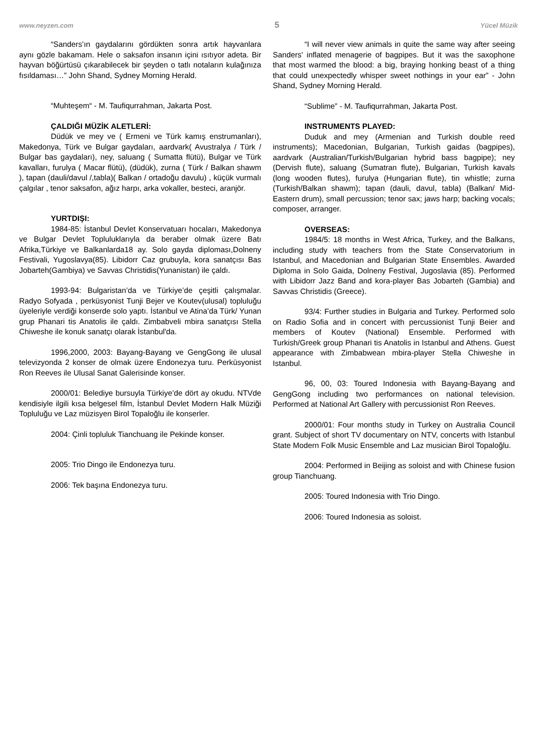www.neyzen.com 5 Yücel Müzik
“Sanders’ın gaydalarını gördükten sonra artık hayvanlara aynı gözle bakamam. Hele o saksafon insanın içini ısıtıyor adeta. Bir hayvan böğürtüsü çıkarabilecek bir şeyden o tatlı notaların kulağınıza fısıldaması…” John Shand, Sydney Morning Herald.
“Muhteşem“ - M. Taufiqurrahman, Jakarta Post.
ÇALDIĞI MÜZİK ALETLERİ:
Düdük ve mey ve ( Ermeni ve Türk kamış enstrumanları), Makedonya, Türk ve Bulgar gaydaları, aardvark( Avustralya / Türk / Bulgar bas gaydaları), ney, saluang ( Sumatta flütü), Bulgar ve Türk kavalları, furulya ( Macar flütü), (düdük), zurna ( Türk / Balkan shawm ), tapan (dauli/davul /,tabla)( Balkan / ortadoğu davulu) , küçük vurmalı çalgılar , tenor saksafon, ağız harpı, arka vokaller, besteci, aranjör.
YURTDIŞI:
1984-85: İstanbul Devlet Konservatuarı hocaları, Makedonya ve Bulgar Devlet Topluluklarıyla da beraber olmak üzere Batı Afrika,Türkiye ve Balkanlarda18 ay. Solo gayda diploması,Dolneny Festivali, Yugoslavya(85). Libidorr Caz grubuyla, kora sanatçısı Bas Jobarteh(Gambiya) ve Savvas Christidis(Yunanistan) ile çaldı.
1993-94: Bulgaristan’da ve Türkiye’de çeşitli çalışmalar. Radyo Sofyada , perküsyonist Tunji Bejer ve Koutev(ulusal) topluluğu üyeleriyle verdiği konserde solo yaptı. İstanbul ve Atina’da Türk/ Yunan grup Phanari tis Anatolis ile çaldı. Zimbabveli mbira sanatçısı Stella Chiweshe ile konuk sanatçı olarak İstanbul'da.
1996,2000, 2003: Bayang-Bayang ve GengGong ile ulusal televizyonda 2 konser de olmak üzere Endonezya turu. Perküsyonist Ron Reeves ile Ulusal Sanat Galerisinde konser.
2000/01: Belediye bursuyla Türkiye’de dört ay okudu. NTVde kendisiyle ilgili kısa belgesel film, İstanbul Devlet Modern Halk Müziği Topluluğu ve Laz müzisyen Birol Topaloğlu ile konserler.
2004: Çinli topluluk Tianchuang ile Pekinde konser.
2005: Trio Dingo ile Endonezya turu.
2006: Tek başına Endonezya turu.
“I will never view animals in quite the same way after seeing Sanders' inflated menagerie of bagpipes. But it was the saxophone that most warmed the blood: a big, braying honking beast of a thing that could unexpectedly whisper sweet nothings in your ear” - John Shand, Sydney Morning Herald.
“Sublime” - M. Taufiqurrahman, Jakarta Post.
INSTRUMENTS PLAYED:
Duduk and mey (Armenian and Turkish double reed instruments); Macedonian, Bulgarian, Turkish gaidas (bagpipes), aardvark (Australian/Turkish/Bulgarian hybrid bass bagpipe); ney (Dervish flute), saluang (Sumatran flute), Bulgarian, Turkish kavals (long wooden flutes), furulya (Hungarian flute), tin whistle; zurna (Turkish/Balkan shawm); tapan (dauli, davul, tabla) (Balkan/ Mid-Eastern drum), small percussion; tenor sax; jaws harp; backing vocals; composer, arranger.
OVERSEAS:
1984/5: 18 months in West Africa, Turkey, and the Balkans, including study with teachers from the State Conservatorium in Istanbul, and Macedonian and Bulgarian State Ensembles. Awarded Diploma in Solo Gaida, Dolneny Festival, Jugoslavia (85). Performed with Libidorr Jazz Band and kora-player Bas Jobarteh (Gambia) and Savvas Christidis (Greece).
93/4: Further studies in Bulgaria and Turkey. Performed solo on Radio Sofia and in concert with percussionist Tunji Beier and members of Koutev (National) Ensemble. Performed with Turkish/Greek group Phanari tis Anatolis in Istanbul and Athens. Guest appearance with Zimbabwean mbira-player Stella Chiweshe in Istanbul.
96, 00, 03: Toured Indonesia with Bayang-Bayang and GengGong including two performances on national television. Performed at National Art Gallery with percussionist Ron Reeves.
2000/01: Four months study in Turkey on Australia Council grant. Subject of short TV documentary on NTV, concerts with Istanbul State Modern Folk Music Ensemble and Laz musician Birol Topaloğlu.
2004: Performed in Beijing as soloist and with Chinese fusion group Tianchuang.
2005: Toured Indonesia with Trio Dingo.
2006: Toured Indonesia as soloist.